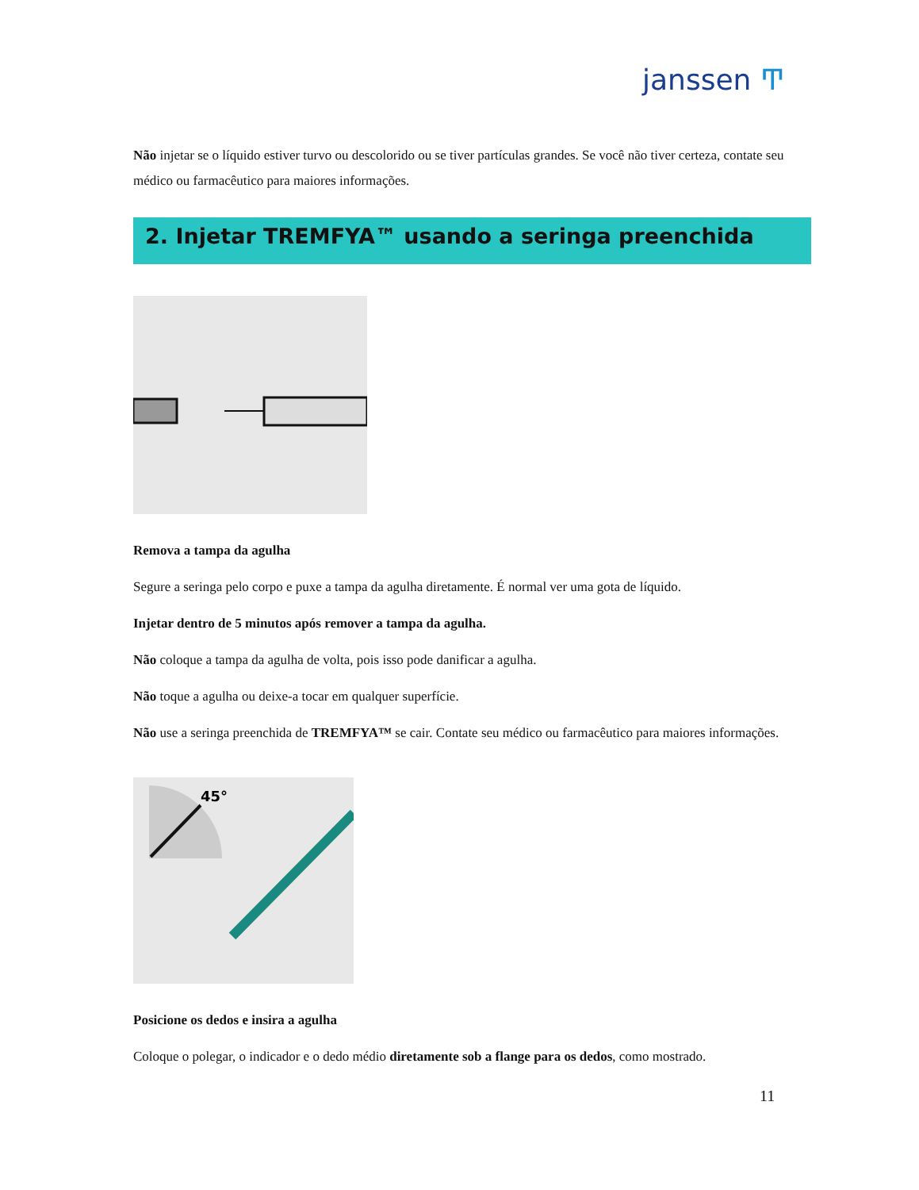janssen Ͳ
Não injetar se o líquido estiver turvo ou descolorido ou se tiver partículas grandes. Se você não tiver certeza, contate seu médico ou farmacêutico para maiores informações.
2. Injetar TREMFYA™ usando a seringa preenchida
Remova a tampa da agulha
Segure a seringa pelo corpo e puxe a tampa da agulha diretamente. É normal ver uma gota de líquido.
Injetar dentro de 5 minutos após remover a tampa da agulha.
Não coloque a tampa da agulha de volta, pois isso pode danificar a agulha.
Não toque a agulha ou deixe-a tocar em qualquer superfície.
Não use a seringa preenchida de TREMFYA™ se cair. Contate seu médico ou farmacêutico para maiores informações.
45°
Posicione os dedos e insira a agulha
Coloque o polegar, o indicador e o dedo médio diretamente sob a flange para os dedos, como mostrado.
11